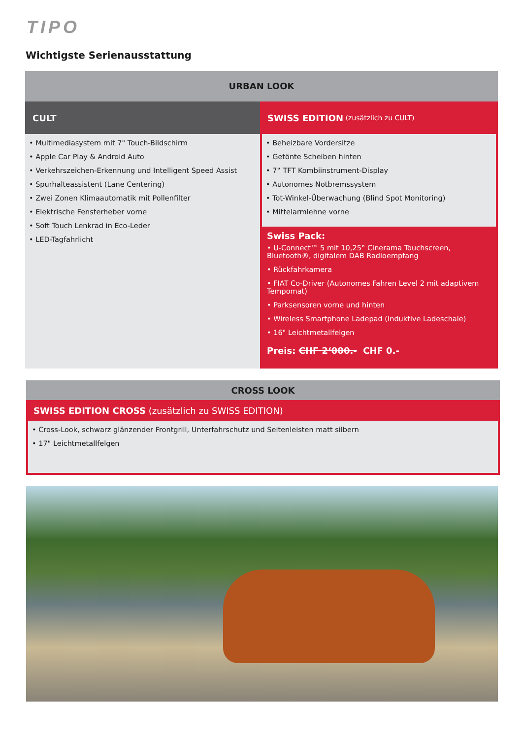TIPO
Wichtigste Serienausstattung
URBAN LOOK
CULT
• Multimediasystem mit 7" Touch-Bildschirm
• Apple Car Play & Android Auto
• Verkehrszeichen-Erkennung und Intelligent Speed Assist
• Spurhalteassistent (Lane Centering)
• Zwei Zonen Klimaautomatik mit Pollenfilter
• Elektrische Fensterheber vorne
• Soft Touch Lenkrad in Eco-Leder
• LED-Tagfahrlicht
SWISS EDITION (zusätzlich zu CULT)
• Beheizbare Vordersitze
• Getönte Scheiben hinten
• 7‟ TFT Kombiinstrument-Display
• Autonomes Notbremssystem
• Tot-Winkel-Überwachung (Blind Spot Monitoring)
• Mittelarmlehne vorne
Swiss Pack:
• U-Connect™ 5 mit 10,25‟ Cinerama Touchscreen, Bluetooth®, digitalem DAB Radioempfang
• Rückfahrkamera
• FIAT Co-Driver (Autonomes Fahren Level 2 mit adaptivem Tempomat)
• Parksensoren vorne und hinten
• Wireless Smartphone Ladepad (Induktive Ladeschale)
• 16" Leichtmetallfelgen
Preis: CHF 2‘000.- CHF 0.-
CROSS LOOK
SWISS EDITION CROSS (zusätzlich zu SWISS EDITION)
• Cross-Look, schwarz glänzender Frontgrill, Unterfahrschutz und Seitenleisten matt silbern
• 17" Leichtmetallfelgen